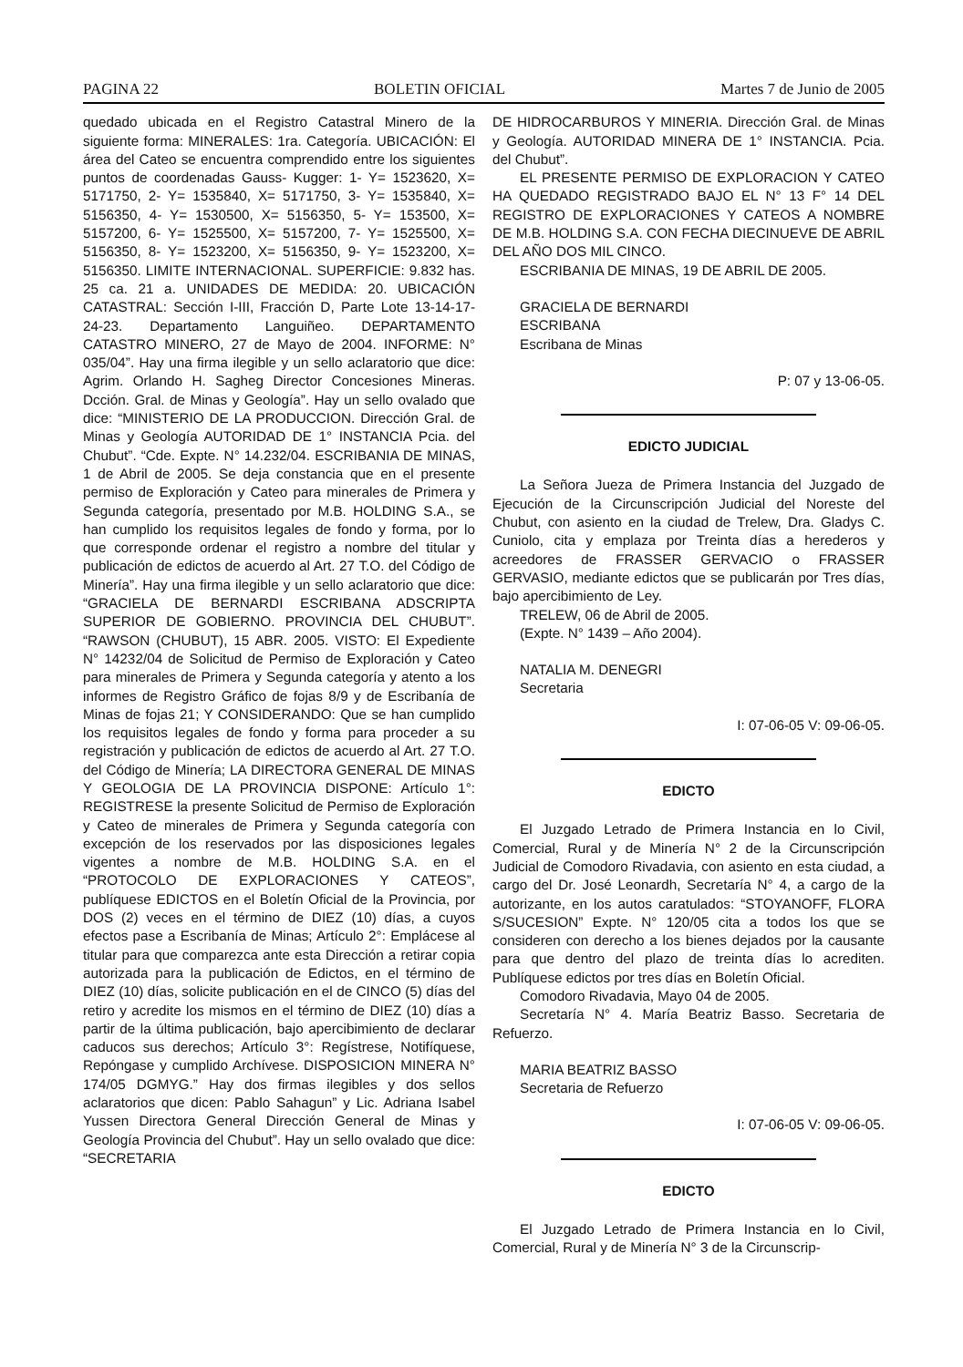PAGINA 22 BOLETIN OFICIAL Martes 7 de Junio de 2005
quedado ubicada en el Registro Catastral Minero de la siguiente forma: MINERALES: 1ra. Categoría. UBICACIÓN: El área del Cateo se encuentra comprendido entre los siguientes puntos de coordenadas Gauss- Kugger: 1- Y= 1523620, X= 5171750, 2- Y= 1535840, X= 5171750, 3- Y= 1535840, X= 5156350, 4- Y= 1530500, X= 5156350, 5- Y= 153500, X= 5157200, 6- Y= 1525500, X= 5157200, 7- Y= 1525500, X= 5156350, 8- Y= 1523200, X= 5156350, 9- Y= 1523200, X= 5156350. LIMITE INTERNACIONAL. SUPERFICIE: 9.832 has. 25 ca. 21 a. UNIDADES DE MEDIDA: 20. UBICACIÓN CATASTRAL: Sección I-III, Fracción D, Parte Lote 13-14-17-24-23. Departamento Languiñeo. DEPARTAMENTO CATASTRO MINERO, 27 de Mayo de 2004. INFORME: N° 035/04”. Hay una firma ilegible y un sello aclaratorio que dice: Agrim. Orlando H. Sagheg Director Concesiones Mineras. Dcción. Gral. de Minas y Geología”. Hay un sello ovalado que dice: “MINISTERIO DE LA PRODUCCION. Dirección Gral. de Minas y Geología AUTORIDAD DE 1° INSTANCIA Pcia. del Chubut”. “Cde. Expte. N° 14.232/04. ESCRIBANIA DE MINAS, 1 de Abril de 2005. Se deja constancia que en el presente permiso de Exploración y Cateo para minerales de Primera y Segunda categoría, presentado por M.B. HOLDING S.A., se han cumplido los requisitos legales de fondo y forma, por lo que corresponde ordenar el registro a nombre del titular y publicación de edictos de acuerdo al Art. 27 T.O. del Código de Minería”. Hay una firma ilegible y un sello aclaratorio que dice: “GRACIELA DE BERNARDI ESCRIBANA ADSCRIPTA SUPERIOR DE GOBIERNO. PROVINCIA DEL CHUBUT”. “RAWSON (CHUBUT), 15 ABR. 2005. VISTO: El Expediente N° 14232/04 de Solicitud de Permiso de Exploración y Cateo para minerales de Primera y Segunda categoría y atento a los informes de Registro Gráfico de fojas 8/9 y de Escribanía de Minas de fojas 21; Y CONSIDERANDO: Que se han cumplido los requisitos legales de fondo y forma para proceder a su registración y publicación de edictos de acuerdo al Art. 27 T.O. del Código de Minería; LA DIRECTORA GENERAL DE MINAS Y GEOLOGIA DE LA PROVINCIA DISPONE: Artículo 1°: REGISTRESE la presente Solicitud de Permiso de Exploración y Cateo de minerales de Primera y Segunda categoría con excepción de los reservados por las disposiciones legales vigentes a nombre de M.B. HOLDING S.A. en el “PROTOCOLO DE EXPLORACIONES Y CATEOS”, publíquese EDICTOS en el Boletín Oficial de la Provincia, por DOS (2) veces en el término de DIEZ (10) días, a cuyos efectos pase a Escribanía de Minas; Artículo 2°: Emplácese al titular para que comparezca ante esta Dirección a retirar copia autorizada para la publicación de Edictos, en el término de DIEZ (10) días, solicite publicación en el de CINCO (5) días del retiro y acredite los mismos en el término de DIEZ (10) días a partir de la última publicación, bajo apercibimiento de declarar caducos sus derechos; Artículo 3°: Regístrese, Notifíquese, Repóngase y cumplido Archívese. DISPOSICION MINERA N° 174/05 DGMYG.” Hay dos firmas ilegibles y dos sellos aclaratorios que dicen: Pablo Sahagun” y Lic. Adriana Isabel Yussen Directora General Dirección General de Minas y Geología Provincia del Chubut”. Hay un sello ovalado que dice: “SECRETARIA
DE HIDROCARBUROS Y MINERIA. Dirección Gral. de Minas y Geología. AUTORIDAD MINERA DE 1° INSTANCIA. Pcia. del Chubut”.
EL PRESENTE PERMISO DE EXPLORACION Y CATEO HA QUEDADO REGISTRADO BAJO EL N° 13 F° 14 DEL REGISTRO DE EXPLORACIONES Y CATEOS A NOMBRE DE M.B. HOLDING S.A. CON FECHA DIECINUEVE DE ABRIL DEL AÑO DOS MIL CINCO.
ESCRIBANIA DE MINAS, 19 DE ABRIL DE 2005.
GRACIELA DE BERNARDI
ESCRIBANA
Escribana de Minas
P: 07 y 13-06-05.
EDICTO JUDICIAL
La Señora Jueza de Primera Instancia del Juzgado de Ejecución de la Circunscripción Judicial del Noreste del Chubut, con asiento en la ciudad de Trelew, Dra. Gladys C. Cuniolo, cita y emplaza por Treinta días a herederos y acreedores de FRASSER GERVACIO o FRASSER GERVASIO, mediante edictos que se publicarán por Tres días, bajo apercibimiento de Ley.
TRELEW, 06 de Abril de 2005.
(Expte. N° 1439 – Año 2004).
NATALIA M. DENEGRI
Secretaria
I: 07-06-05 V: 09-06-05.
EDICTO
El Juzgado Letrado de Primera Instancia en lo Civil, Comercial, Rural y de Minería N° 2 de la Circunscripción Judicial de Comodoro Rivadavia, con asiento en esta ciudad, a cargo del Dr. José Leonardh, Secretaría N° 4, a cargo de la autorizante, en los autos caratulados: “STOYANOFF, FLORA S/SUCESION” Expte. N° 120/05 cita a todos los que se consideren con derecho a los bienes dejados por la causante para que dentro del plazo de treinta días lo acrediten. Publíquese edictos por tres días en Boletín Oficial.
Comodoro Rivadavia, Mayo 04 de 2005.
Secretaría N° 4. María Beatriz Basso. Secretaria de Refuerzo.
MARIA BEATRIZ BASSO
Secretaria de Refuerzo
I: 07-06-05 V: 09-06-05.
EDICTO
El Juzgado Letrado de Primera Instancia en lo Civil, Comercial, Rural y de Minería N° 3 de la Circunscrip-